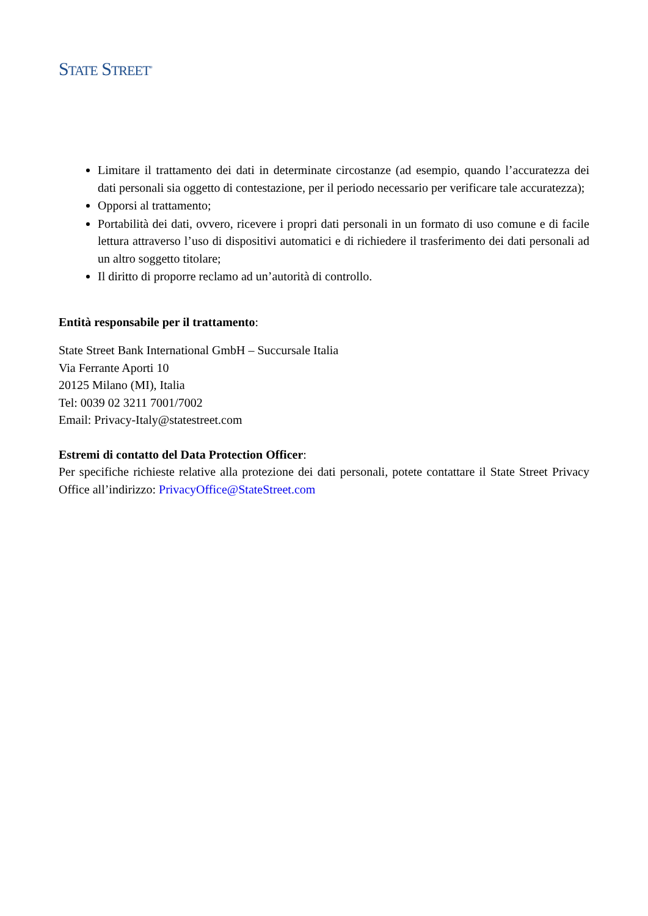STATE STREET<sup>®</sup>
Limitare il trattamento dei dati in determinate circostanze (ad esempio, quando l’accuratezza dei dati personali sia oggetto di contestazione, per il periodo necessario per verificare tale accuratezza);
Opporsi al trattamento;
Portabilità dei dati, ovvero, ricevere i propri dati personali in un formato di uso comune e di facile lettura attraverso l’uso di dispositivi automatici e di richiedere il trasferimento dei dati personali ad un altro soggetto titolare;
Il diritto di proporre reclamo ad un’autorità di controllo.
Entità responsabile per il trattamento:
State Street Bank International GmbH – Succursale Italia
Via Ferrante Aporti 10
20125 Milano (MI), Italia
Tel: 0039 02 3211 7001/7002
Email: Privacy-Italy@statestreet.com
Estremi di contatto del Data Protection Officer:
Per specifiche richieste relative alla protezione dei dati personali, potete contattare il State Street Privacy Office all’indirizzo: PrivacyOffice@StateStreet.com